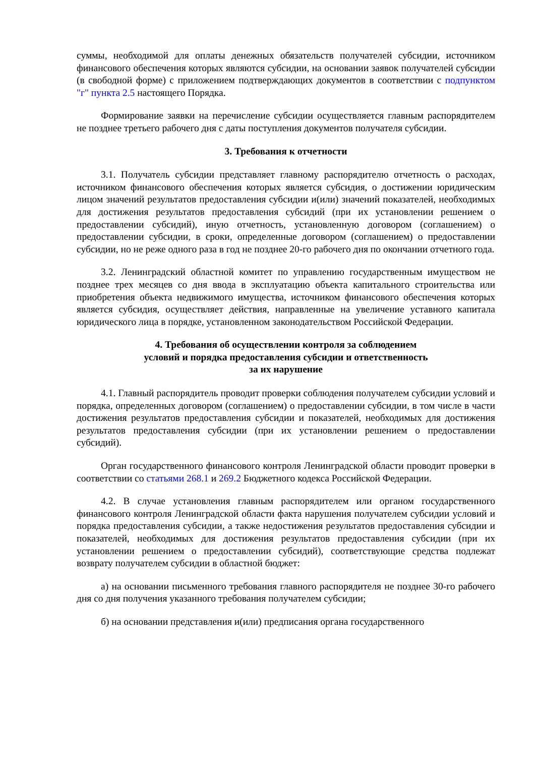суммы, необходимой для оплаты денежных обязательств получателей субсидии, источником финансового обеспечения которых являются субсидии, на основании заявок получателей субсидии (в свободной форме) с приложением подтверждающих документов в соответствии с подпунктом "г" пункта 2.5 настоящего Порядка.
Формирование заявки на перечисление субсидии осуществляется главным распорядителем не позднее третьего рабочего дня с даты поступления документов получателя субсидии.
3. Требования к отчетности
3.1. Получатель субсидии представляет главному распорядителю отчетность о расходах, источником финансового обеспечения которых является субсидия, о достижении юридическим лицом значений результатов предоставления субсидии и(или) значений показателей, необходимых для достижения результатов предоставления субсидий (при их установлении решением о предоставлении субсидий), иную отчетность, установленную договором (соглашением) о предоставлении субсидии, в сроки, определенные договором (соглашением) о предоставлении субсидии, но не реже одного раза в год не позднее 20-го рабочего дня по окончании отчетного года.
3.2. Ленинградский областной комитет по управлению государственным имуществом не позднее трех месяцев со дня ввода в эксплуатацию объекта капитального строительства или приобретения объекта недвижимого имущества, источником финансового обеспечения которых является субсидия, осуществляет действия, направленные на увеличение уставного капитала юридического лица в порядке, установленном законодательством Российской Федерации.
4. Требования об осуществлении контроля за соблюдением
условий и порядка предоставления субсидии и ответственность
за их нарушение
4.1. Главный распорядитель проводит проверки соблюдения получателем субсидии условий и порядка, определенных договором (соглашением) о предоставлении субсидии, в том числе в части достижения результатов предоставления субсидии и показателей, необходимых для достижения результатов предоставления субсидии (при их установлении решением о предоставлении субсидий).
Орган государственного финансового контроля Ленинградской области проводит проверки в соответствии со статьями 268.1 и 269.2 Бюджетного кодекса Российской Федерации.
4.2. В случае установления главным распорядителем или органом государственного финансового контроля Ленинградской области факта нарушения получателем субсидии условий и порядка предоставления субсидии, а также недостижения результатов предоставления субсидии и показателей, необходимых для достижения результатов предоставления субсидии (при их установлении решением о предоставлении субсидий), соответствующие средства подлежат возврату получателем субсидии в областной бюджет:
а) на основании письменного требования главного распорядителя не позднее 30-го рабочего дня со дня получения указанного требования получателем субсидии;
б) на основании представления и(или) предписания органа государственного